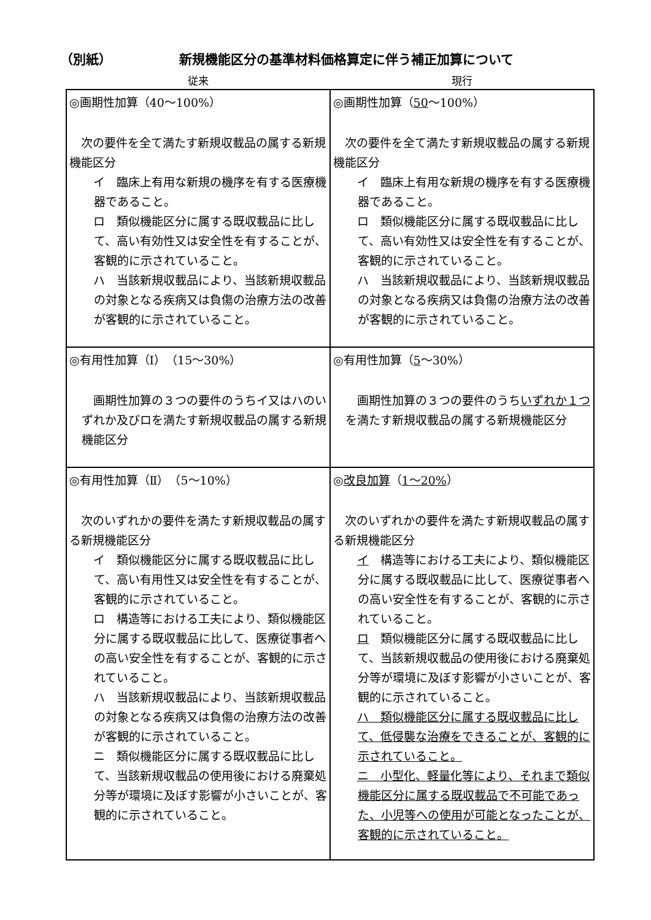（別紙） 新規機能区分の基準材料価格算定に伴う補正加算について
従来 現行
| ◎画期性加算（40～100%） 次の要件を全て満たす新規収載品の属する新規機能区分 イ 臨床上有用な新規の機序を有する医療機器であること。 ロ 類似機能区分に属する既収載品に比して、高い有効性又は安全性を有することが、客観的に示されていること。 ハ 当該新規収載品により、当該新規収載品の対象となる疾病又は負傷の治療方法の改善が客観的に示されていること。 | ◎画期性加算（ 50 ～100%） 次の要件を全て満たす新規収載品の属する新規機能区分 イ 臨床上有用な新規の機序を有する医療機器であること。 ロ 類似機能区分に属する既収載品に比して、高い有効性又は安全性を有することが、客観的に示されていること。 ハ 当該新規収載品により、当該新規収載品の対象となる疾病又は負傷の治療方法の改善が客観的に示されていること。 |
| ◎有用性加算（Ⅰ）（15～30%） 画期性加算の３つの要件のうちイ又はハのいずれか及びロを満たす新規収載品の属する新規機能区分 | ◎有用性加算（ 5 ～30%） 画期性加算の３つの要件のうち いずれか１つ を満たす新規収載品の属する新規機能区分 |
| ◎有用性加算（Ⅱ）（5～10%） 次のいずれかの要件を満たす新規収載品の属する新規機能区分 イ 類似機能区分に属する既収載品に比して、高い有用性又は安全性を有することが、客観的に示されていること。 ロ 構造等における工夫により、類似機能区分に属する既収載品に比して、医療従事者への高い安全性を有することが、客観的に示されていること。 ハ 当該新規収載品により、当該新規収載品の対象となる疾病又は負傷の治療方法の改善が客観的に示されていること。 ニ 類似機能区分に属する既収載品に比して、当該新規収載品の使用後における廃棄処分等が環境に及ぼす影響が小さいことが、客観的に示されていること。 | ◎ 改良加算 （ 1～20% ） 次のいずれかの要件を満たす新規収載品の属する新規機能区分 イ 構造等における工夫により、類似機能区分に属する既収載品に比して、医療従事者への高い安全性を有することが、客観的に示されていること。 ロ 類似機能区分に属する既収載品に比して、当該新規収載品の使用後における廃棄処分等が環境に及ぼす影響が小さいことが、客観的に示されていること。 ハ 類似機能区分に属する既収載品に比して、低侵襲な治療をできることが、客観的に示されていること。 ニ 小型化、軽量化等により、それまで類似機能区分に属する既収載品で不可能であった、小児等への使用が可能となったことが、客観的に示されていること。 |